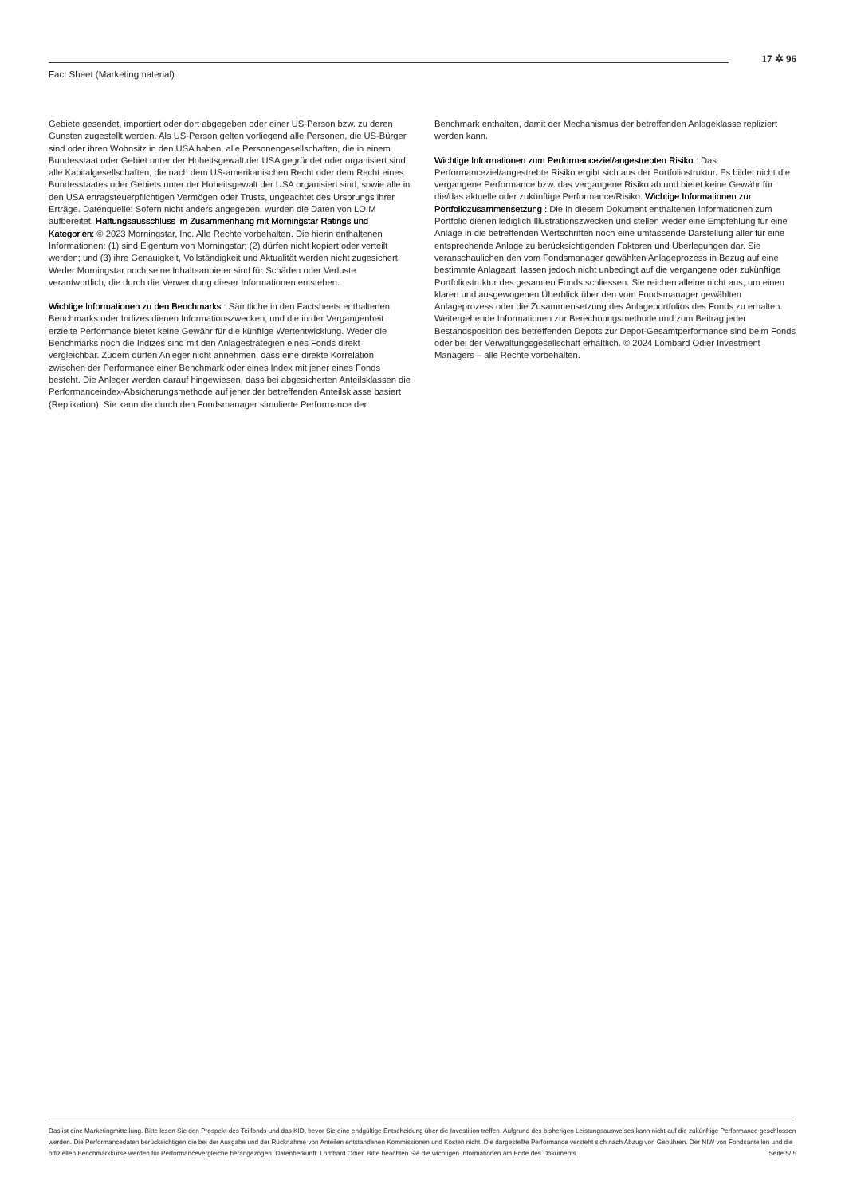17 ✲ 96
Fact Sheet (Marketingmaterial)
Gebiete gesendet, importiert oder dort abgegeben oder einer US-Person bzw. zu deren Gunsten zugestellt werden. Als US-Person gelten vorliegend alle Personen, die US-Bürger sind oder ihren Wohnsitz in den USA haben, alle Personengesellschaften, die in einem Bundesstaat oder Gebiet unter der Hoheitsgewalt der USA gegründet oder organisiert sind, alle Kapitalgesellschaften, die nach dem US-amerikanischen Recht oder dem Recht eines Bundesstaates oder Gebiets unter der Hoheitsgewalt der USA organisiert sind, sowie alle in den USA ertragsteuerpflichtigen Vermögen oder Trusts, ungeachtet des Ursprungs ihrer Erträge. Datenquelle: Sofern nicht anders angegeben, wurden die Daten von LOIM aufbereitet. Haftungsausschluss im Zusammenhang mit Morningstar Ratings und Kategorien: © 2023 Morningstar, Inc. Alle Rechte vorbehalten. Die hierin enthaltenen Informationen: (1) sind Eigentum von Morningstar; (2) dürfen nicht kopiert oder verteilt werden; und (3) ihre Genauigkeit, Vollständigkeit und Aktualität werden nicht zugesichert. Weder Morningstar noch seine Inhalteanbieter sind für Schäden oder Verluste verantwortlich, die durch die Verwendung dieser Informationen entstehen.
Wichtige Informationen zu den Benchmarks : Sämtliche in den Factsheets enthaltenen Benchmarks oder Indizes dienen Informationszwecken, und die in der Vergangenheit erzielte Performance bietet keine Gewähr für die künftige Wertentwicklung. Weder die Benchmarks noch die Indizes sind mit den Anlagestrategien eines Fonds direkt vergleichbar. Zudem dürfen Anleger nicht annehmen, dass eine direkte Korrelation zwischen der Performance einer Benchmark oder eines Index mit jener eines Fonds besteht. Die Anleger werden darauf hingewiesen, dass bei abgesicherten Anteilsklassen die Performanceindex-Absicherungsmethode auf jener der betreffenden Anteilsklasse basiert (Replikation). Sie kann die durch den Fondsmanager simulierte Performance der
Benchmark enthalten, damit der Mechanismus der betreffenden Anlageklasse repliziert werden kann.
Wichtige Informationen zum Performanceziel/angestrebten Risiko : Das Performanceziel/angestrebte Risiko ergibt sich aus der Portfoliostruktur. Es bildet nicht die vergangene Performance bzw. das vergangene Risiko ab und bietet keine Gewähr für die/das aktuelle oder zukünftige Performance/Risiko. Wichtige Informationen zur Portfoliozusammensetzung : Die in diesem Dokument enthaltenen Informationen zum Portfolio dienen lediglich Illustrationszwecken und stellen weder eine Empfehlung für eine Anlage in die betreffenden Wertschriften noch eine umfassende Darstellung aller für eine entsprechende Anlage zu berücksichtigenden Faktoren und Überlegungen dar. Sie veranschaulichen den vom Fondsmanager gewählten Anlageprozess in Bezug auf eine bestimmte Anlageart, lassen jedoch nicht unbedingt auf die vergangene oder zukünftige Portfoliostruktur des gesamten Fonds schliessen. Sie reichen alleine nicht aus, um einen klaren und ausgewogenen Überblick über den vom Fondsmanager gewählten Anlageprozess oder die Zusammensetzung des Anlageportfolios des Fonds zu erhalten. Weitergehende Informationen zur Berechnungsmethode und zum Beitrag jeder Bestandsposition des betreffenden Depots zur Depot-Gesamtperformance sind beim Fonds oder bei der Verwaltungsgesellschaft erhältlich. © 2024 Lombard Odier Investment Managers – alle Rechte vorbehalten.
Das ist eine Marketingmitteilung. Bitte lesen Sie den Prospekt des Teilfonds und das KID, bevor Sie eine endgültige Entscheidung über die Investition treffen. Aufgrund des bisherigen Leistungsausweises kann nicht auf die zukünftige Performance geschlossen werden. Die Performancedaten berücksichtigen die bei der Ausgabe und der Rücknahme von Anteilen entstandenen Kommissionen und Kosten nicht. Die dargestellte Performance versteht sich nach Abzug von Gebühren. Der NIW von Fondsanteilen und die offiziellen Benchmarkkurse werden für Performancevergleiche herangezogen. Datenherkunft: Lombard Odier. Bitte beachten Sie die wichtigen Informationen am Ende des Dokuments. Seite 5/ 5